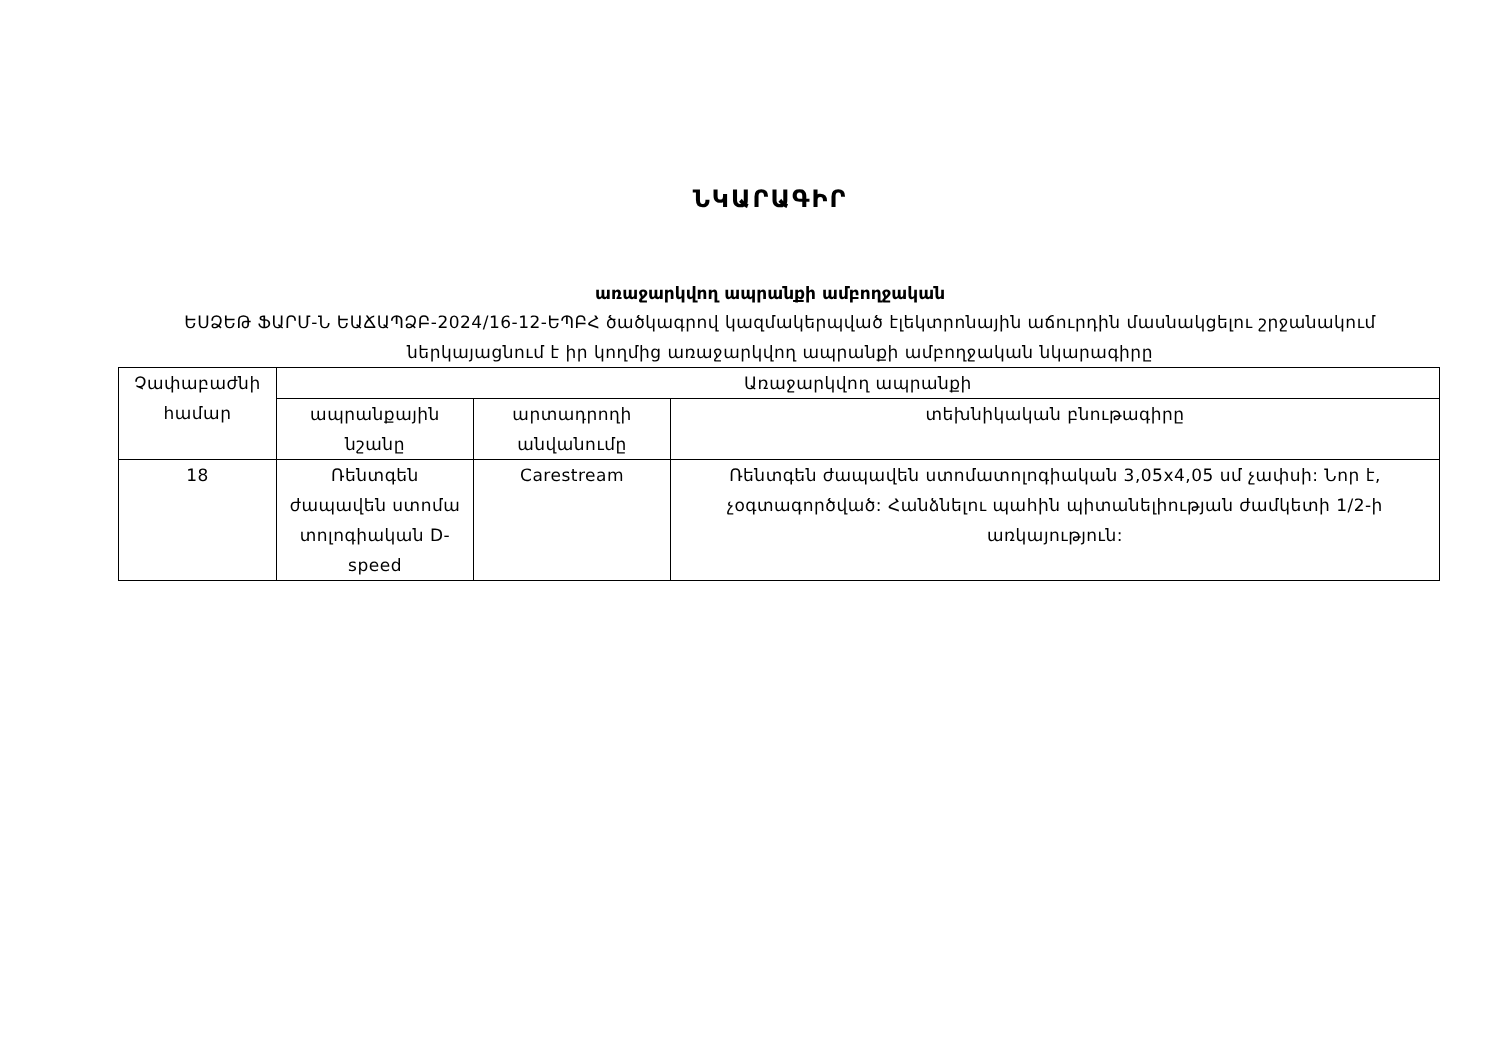ՆԿԱՐԱԳԻՐ
առաջարկվող ապրանքի ամբողջական
ԵՍՁԵԹ ՖԱՐՄ-Ն ԵԱՃԱՊՁԲ-2024/16-12-ԵՊԲՀ ծածկագրով կազմակերպված էլեկտրոնային աճուրդին մասնակցելու շրջանակում ներկայացնում է իր կողմից առաջարկվող ապրանքի ամբողջական նկարագիրը
| Չափաբաժնի համար | Առաջարկվող ապրանքի | | |
| --- | --- | --- | --- |
| | ապրանքային նշանը | արտադրողի անվանումը | տեխնիկական բնութագիրը |
| 18 | Ռենտգեն ժապավեն ստոմա տոլոգիական D-speed | Carestream | Ռենտգեն ժապավեն ստոմատոլոգիական 3,05x4,05 սմ չափսի: Նոր է, չօգտագործված: Հանձնելու պահին պիտանելիության ժամկետի 1/2-ի առկայություն: |